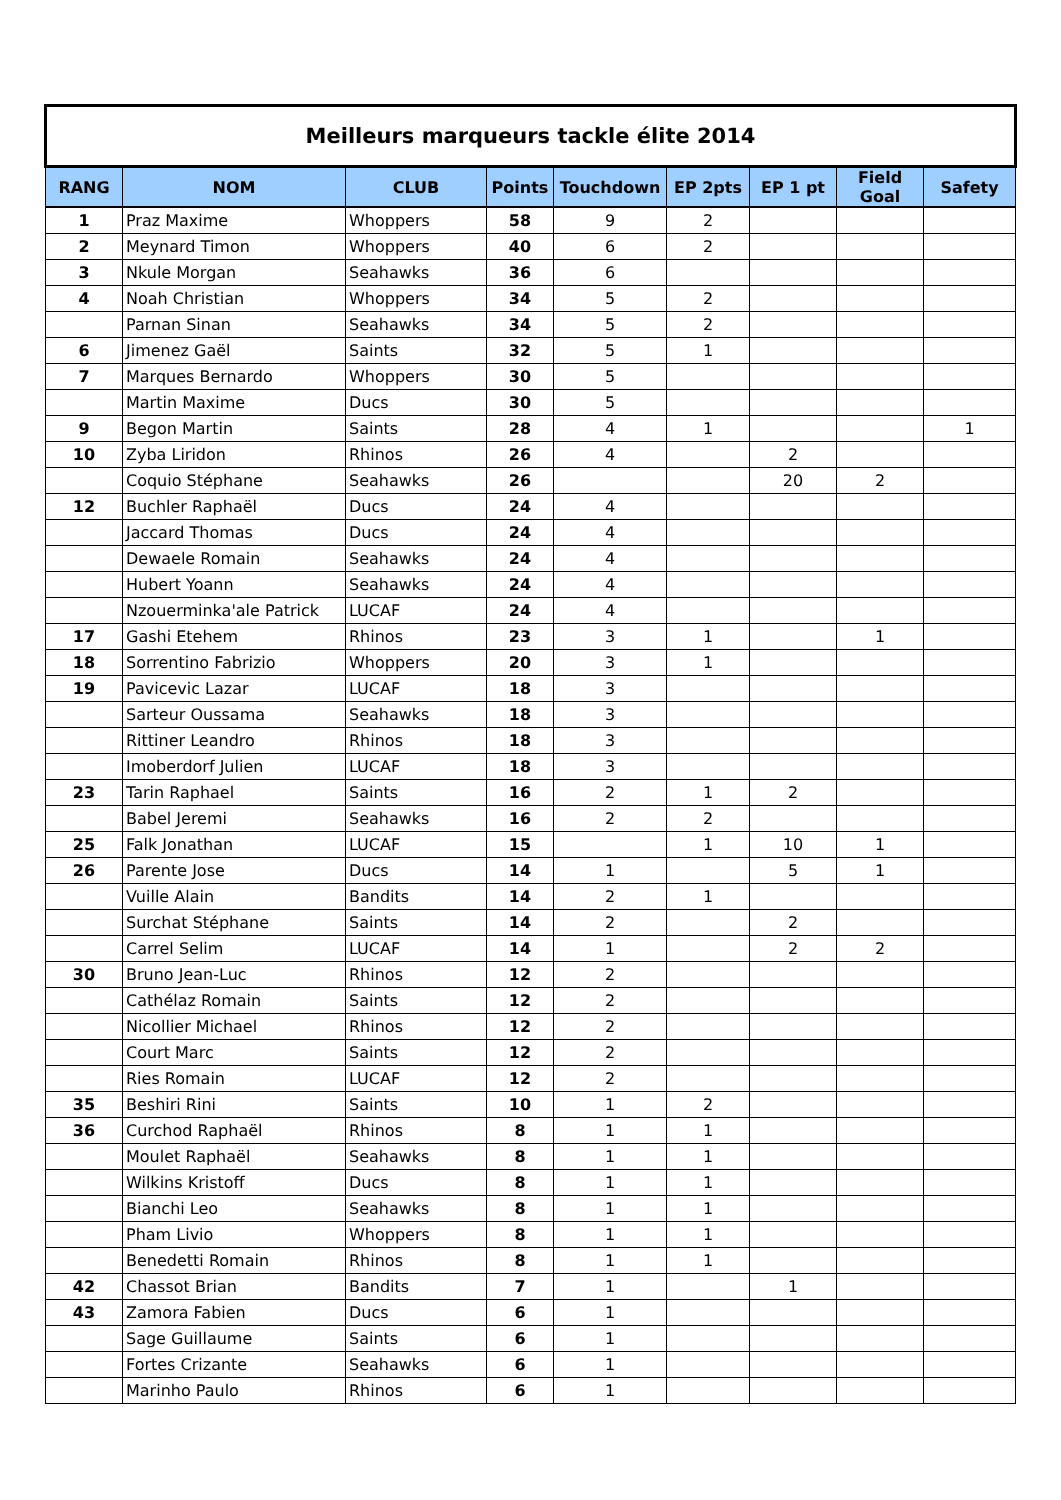| Meilleurs marqueurs tackle élite 2014 | | | | | | | | |
| --- | --- | --- | --- | --- | --- | --- | --- | --- |
| RANG | NOM | CLUB | Points | Touchdown | EP 2pts | EP 1 pt | Field Goal | Safety |
| 1 | Praz Maxime | Whoppers | 58 | 9 | 2 | | | |
| 2 | Meynard Timon | Whoppers | 40 | 6 | 2 | | | |
| 3 | Nkule Morgan | Seahawks | 36 | 6 | | | | |
| 4 | Noah Christian | Whoppers | 34 | 5 | 2 | | | |
| | Parnan Sinan | Seahawks | 34 | 5 | 2 | | | |
| 6 | Jimenez Gaël | Saints | 32 | 5 | 1 | | | |
| 7 | Marques Bernardo | Whoppers | 30 | 5 | | | | |
| | Martin Maxime | Ducs | 30 | 5 | | | | |
| 9 | Begon Martin | Saints | 28 | 4 | 1 | | | 1 |
| 10 | Zyba Liridon | Rhinos | 26 | 4 | | 2 | | |
| | Coquio Stéphane | Seahawks | 26 | | | 20 | 2 | |
| 12 | Buchler Raphaël | Ducs | 24 | 4 | | | | |
| | Jaccard Thomas | Ducs | 24 | 4 | | | | |
| | Dewaele Romain | Seahawks | 24 | 4 | | | | |
| | Hubert Yoann | Seahawks | 24 | 4 | | | | |
| | Nzouerminka'ale Patrick | LUCAF | 24 | 4 | | | | |
| 17 | Gashi Etehem | Rhinos | 23 | 3 | 1 | | 1 | |
| 18 | Sorrentino Fabrizio | Whoppers | 20 | 3 | 1 | | | |
| 19 | Pavicevic Lazar | LUCAF | 18 | 3 | | | | |
| | Sarteur Oussama | Seahawks | 18 | 3 | | | | |
| | Rittiner Leandro | Rhinos | 18 | 3 | | | | |
| | Imoberdorf Julien | LUCAF | 18 | 3 | | | | |
| 23 | Tarin Raphael | Saints | 16 | 2 | 1 | 2 | | |
| | Babel Jeremi | Seahawks | 16 | 2 | 2 | | | |
| 25 | Falk Jonathan | LUCAF | 15 | | 1 | 10 | 1 | |
| 26 | Parente Jose | Ducs | 14 | 1 | | 5 | 1 | |
| | Vuille Alain | Bandits | 14 | 2 | 1 | | | |
| | Surchat Stéphane | Saints | 14 | 2 | | 2 | | |
| | Carrel Selim | LUCAF | 14 | 1 | | 2 | 2 | |
| 30 | Bruno Jean-Luc | Rhinos | 12 | 2 | | | | |
| | Cathélaz Romain | Saints | 12 | 2 | | | | |
| | Nicollier Michael | Rhinos | 12 | 2 | | | | |
| | Court Marc | Saints | 12 | 2 | | | | |
| | Ries Romain | LUCAF | 12 | 2 | | | | |
| 35 | Beshiri Rini | Saints | 10 | 1 | 2 | | | |
| 36 | Curchod Raphaël | Rhinos | 8 | 1 | 1 | | | |
| | Moulet Raphaël | Seahawks | 8 | 1 | 1 | | | |
| | Wilkins Kristoff | Ducs | 8 | 1 | 1 | | | |
| | Bianchi Leo | Seahawks | 8 | 1 | 1 | | | |
| | Pham Livio | Whoppers | 8 | 1 | 1 | | | |
| | Benedetti Romain | Rhinos | 8 | 1 | 1 | | | |
| 42 | Chassot Brian | Bandits | 7 | 1 | | 1 | | |
| 43 | Zamora Fabien | Ducs | 6 | 1 | | | | |
| | Sage Guillaume | Saints | 6 | 1 | | | | |
| | Fortes Crizante | Seahawks | 6 | 1 | | | | |
| | Marinho Paulo | Rhinos | 6 | 1 | | | | |